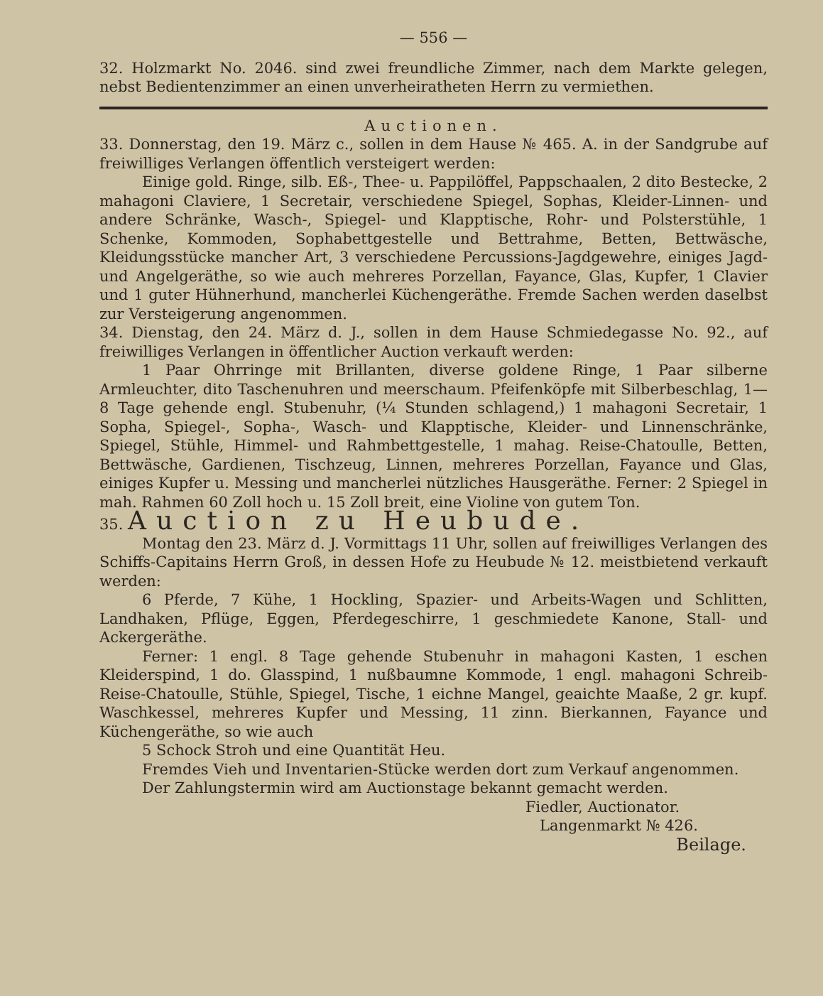— 556 —
32. Holzmarkt No. 2046. sind zwei freundliche Zimmer, nach dem Markte gelegen, nebst Bedientenzimmer an einen unverheiratheten Herrn zu vermiethen.
Auctionen.
33. Donnerstag, den 19. März c., sollen in dem Hause № 465. A. in der Sandgrube auf freiwilliges Verlangen öffentlich versteigert werden:
Einige gold. Ringe, silb. Eß-, Thee- u. Pappilöffel, Pappschaalen, 2 dito Bestecke, 2 mahagoni Claviere, 1 Secretair, verschiedene Spiegel, Sophas, Kleider-Linnen- und andere Schränke, Wasch-, Spiegel- und Klapptische, Rohr- und Polsterstühle, 1 Schenke, Kommoden, Sophabettgestelle und Bettrahme, Betten, Bettwäsche, Kleidungsstücke mancher Art, 3 verschiedene Percussions-Jagdgewehre, einiges Jagd- und Angelgeräthe, so wie auch mehreres Porzellan, Fayance, Glas, Kupfer, 1 Clavier und 1 guter Hühnerhund, mancherlei Küchengeräthe. Fremde Sachen werden daselbst zur Versteigerung angenommen.
34. Dienstag, den 24. März d. J., sollen in dem Hause Schmiedegasse No. 92., auf freiwilliges Verlangen in öffentlicher Auction verkauft werden:
1 Paar Ohrringe mit Brillanten, diverse goldene Ringe, 1 Paar silberne Armleuchter, dito Taschenuhren und meerschaum. Pfeifenköpfe mit Silberbeschlag, 1—8 Tage gehende engl. Stubenuhr, (¼ Stunden schlagend,) 1 mahagoni Secretair, 1 Sopha, Spiegel-, Sopha-, Wasch- und Klapptische, Kleider- und Linnenschränke, Spiegel, Stühle, Himmel- und Rahmbettgestelle, 1 mahag. Reise-Chatoulle, Betten, Bettwäsche, Gardienen, Tischzeug, Linnen, mehreres Porzellan, Fayance und Glas, einiges Kupfer u. Messing und mancherlei nützliches Hausgeräthe. Ferner: 2 Spiegel in mah. Rahmen 60 Zoll hoch u. 15 Zoll breit, eine Violine von gutem Ton.
35. Auction zu Heubude.
Montag den 23. März d. J. Vormittags 11 Uhr, sollen auf freiwilliges Verlangen des Schiffs-Capitains Herrn Groß, in dessen Hofe zu Heubude № 12. meistbietend verkauft werden:
6 Pferde, 7 Kühe, 1 Hockling, Spazier- und Arbeits-Wagen und Schlitten, Landhaken, Pflüge, Eggen, Pferdegeschirre, 1 geschmiedete Kanone, Stall- und Ackergeräthe.
Ferner: 1 engl. 8 Tage gehende Stubenuhr in mahagoni Kasten, 1 eschen Kleiderspind, 1 do. Glasspind, 1 nußbaumne Kommode, 1 engl. mahagoni Schreib-Reise-Chatoulle, Stühle, Spiegel, Tische, 1 eichne Mangel, geaichte Maaße, 2 gr. kupf. Waschkessel, mehreres Kupfer und Messing, 11 zinn. Bierkannen, Fayance und Küchengeräthe, so wie auch
5 Schock Stroh und eine Quantität Heu.
Fremdes Vieh und Inventarien-Stücke werden dort zum Verkauf angenommen.
Der Zahlungstermin wird am Auctionstage bekannt gemacht werden.
Fiedler, Auctionator.
Langenmarkt № 426.
Beilage.